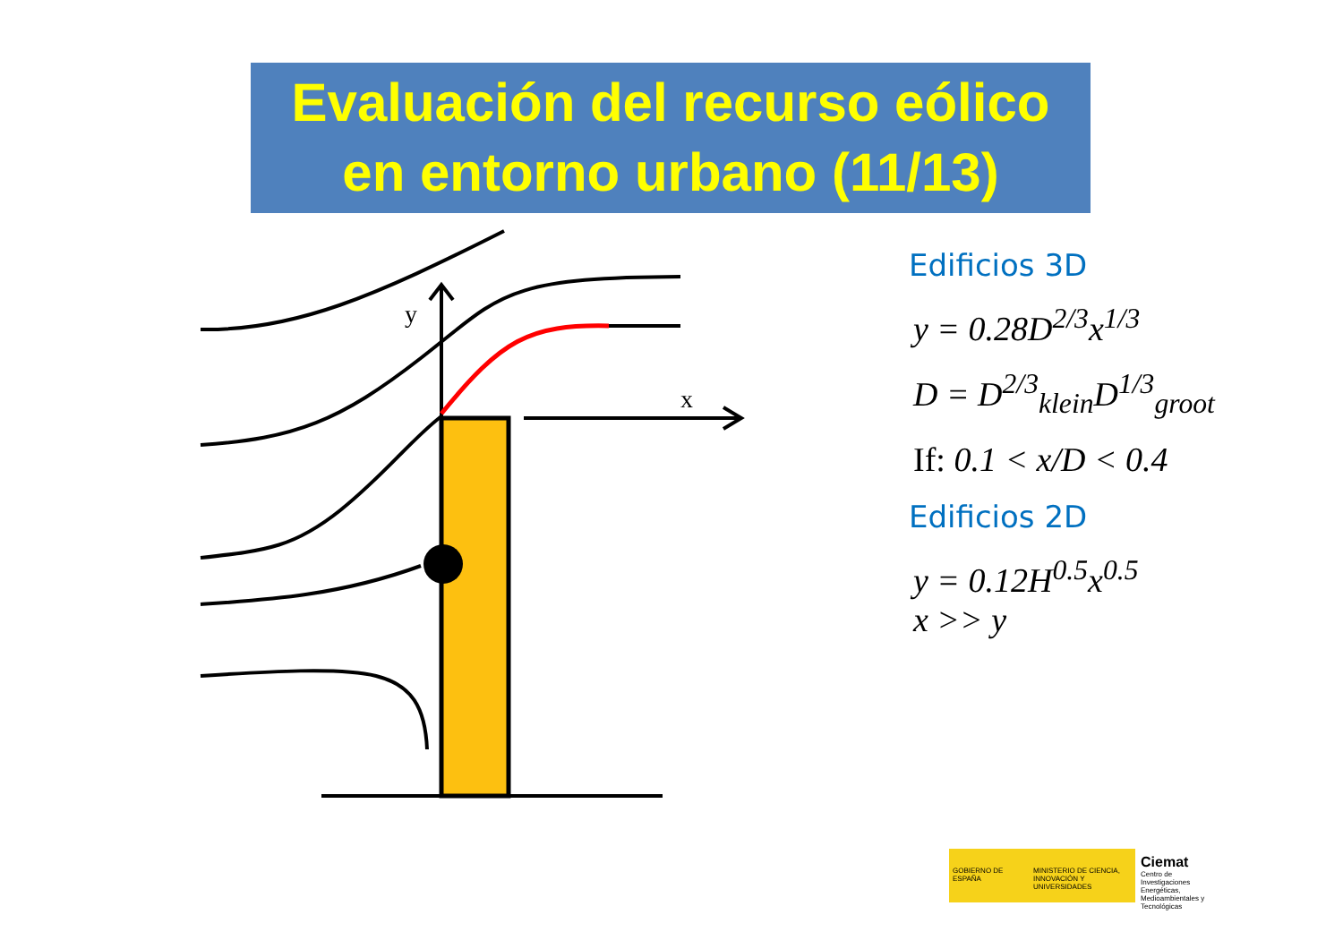Evaluación del recurso eólico
en entorno urbano (11/13)
y
x
Edificios 3D
y = 0.28D<sup>2/3</sup>x<sup>1/3</sup>
D = D<sup>2/3</sup><sub>klein</sub>D<sup>1/3</sup><sub>groot</sub>
If: 0.1 < x/D < 0.4
Edificios 2D
y = 0.12H<sup>0.5</sup>x<sup>0.5</sup>
x >> y
GOBIERNO DE ESPAÑA
MINISTERIO DE CIENCIA, INNOVACIÓN Y UNIVERSIDADES
Ciemat
Centro de Investigaciones Energéticas, Medioambientales y Tecnológicas